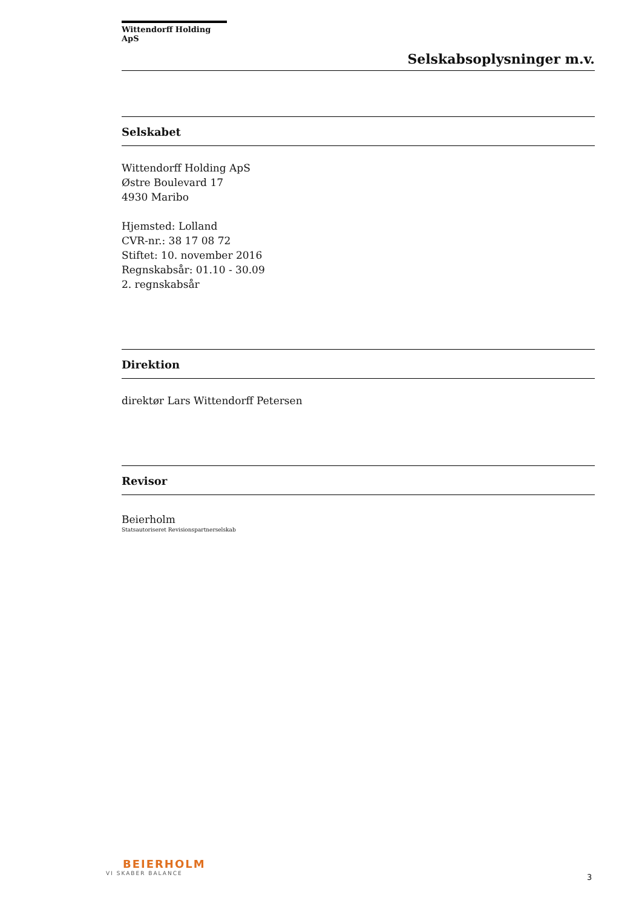Wittendorff Holding ApS
Selskabsoplysninger m.v.
Selskabet
Wittendorff Holding ApS
Østre Boulevard 17
4930 Maribo
Hjemsted: Lolland
CVR-nr.: 38 17 08 72
Stiftet: 10. november 2016
Regnskabsår: 01.10 - 30.09
2. regnskabsår
Direktion
direktør Lars Wittendorff Petersen
Revisor
Beierholm
Statsautoriseret Revisionspartnerselskab
BEIERHOLM
VI SKABER BALANCE
3